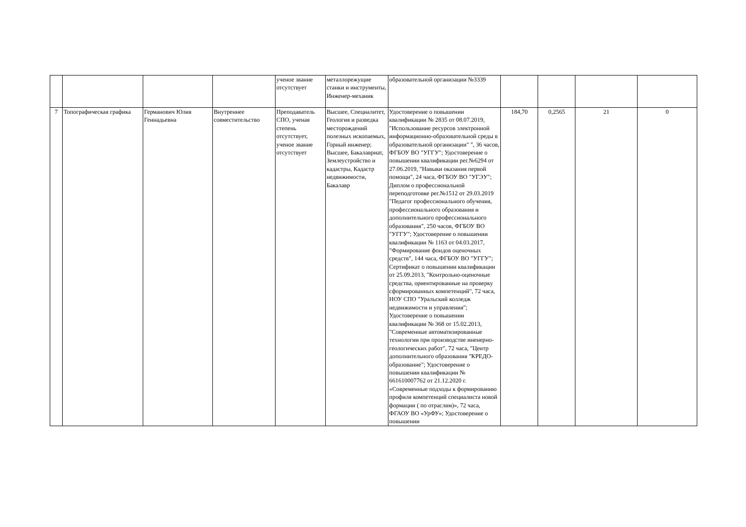| | | | | ученое звание отсутствует | металлорежущие станки и инструменты, Инженер-механик | образовательной организации №3339 | | | | |
| 7 | Топографическая графика | Германович Юлия Геннадьевна | Внутреннее совместительство | Преподаватель СПО, ученая степень отсутствует, ученое звание отсутствует | Высшее, Специалитет, Геология и разведка месторождений полезных ископаемых, Горный инженер; Высшее, Бакалавриат, Землеустройство и кадастры, Кадастр недвижимости, Бакалавр | Удостоверение о повышении квалификации № 2835 от 08.07.2019, "Использование ресурсов электронной информационно-образовательной среды в образовательной организации" ", 36 часов, ФГБОУ ВО "УГГУ"; Удостоверение о повышении квалификации рег.№6294 от 27.06.2019, "Навыки оказания первой помощи", 24 часа, ФГБОУ ВО "УГЭУ"; Диплом о профессиональной переподготовке рег.№1512 от 29.03.2019 "Педагог профессионального обучения, профессионального образования и дополнительного профессионального образования", 250 часов, ФГБОУ ВО "УГГУ"; Удостоверение о повышении квалификации № 1163 от 04.03.2017, "Формирование фондов оценочных средств", 144 часа, ФГБОУ ВО "УГГУ"; Сертификат о повышении квалификации от 25.09.2013, "Контрольно-оценочные средства, ориентированные на проверку сформированных компетенций", 72 часа, НОУ СПО "Уральский колледж недвижимости и управления"; Удостоверение о повышении квалификации № 368 от 15.02.2013, "Современные автоматизированные технологии при производстве иненерно-геологических работ", 72 часа, "Центр дополнительного образования "КРЕДО-образование"; Удостоверение о повышении квалификации № 661610007762 от 21.12.2020 г. «Современные подходы к формированию профиля компетенций специалиста новой формации ( по отраслям)», 72 часа, ФГАОУ ВО «УрФУ»; Удостоверение о повышении | 184,70 | 0,2565 | 21 | 0 |